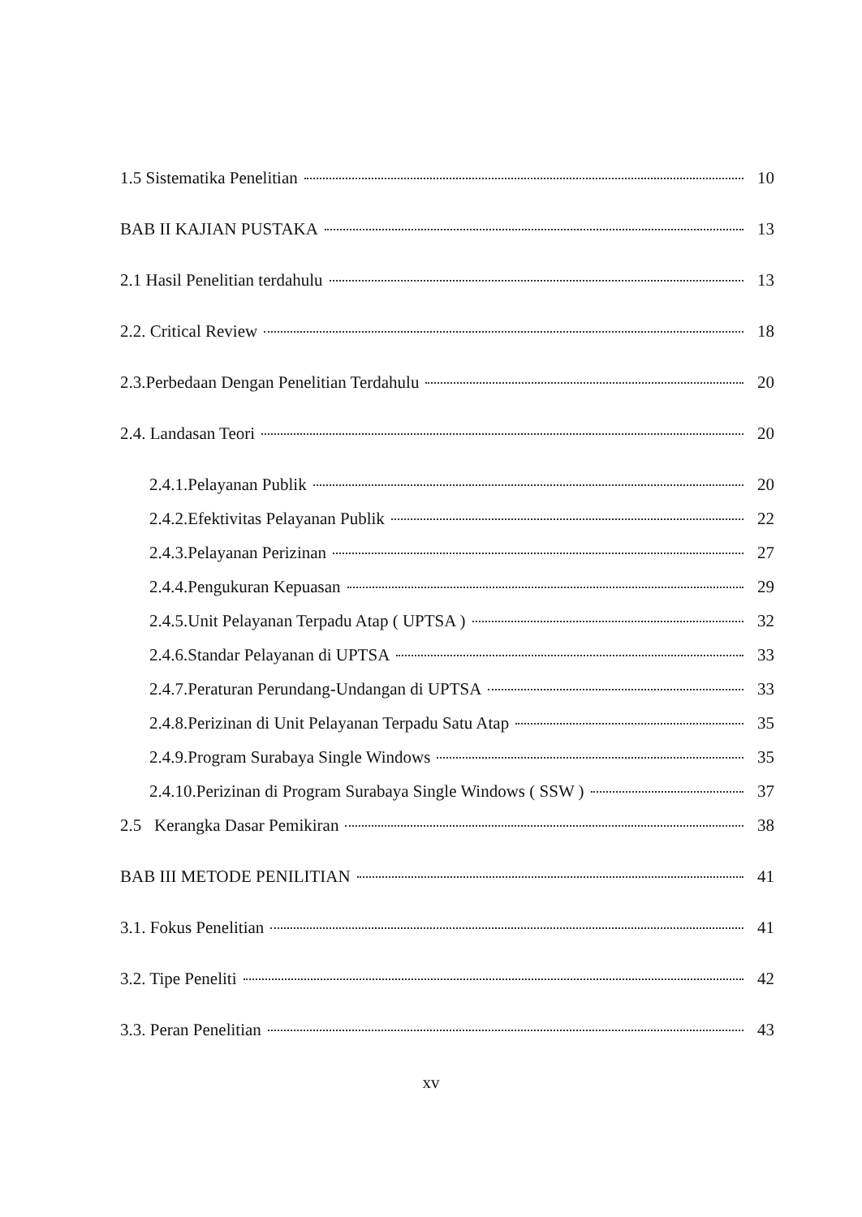1.5 Sistematika Penelitian 10
BAB II KAJIAN PUSTAKA 13
2.1 Hasil Penelitian terdahulu 13
2.2. Critical Review 18
2.3.Perbedaan Dengan Penelitian Terdahulu 20
2.4. Landasan Teori 20
2.4.1.Pelayanan Publik 20
2.4.2.Efektivitas Pelayanan Publik 22
2.4.3.Pelayanan Perizinan 27
2.4.4.Pengukuran Kepuasan 29
2.4.5.Unit Pelayanan Terpadu Atap ( UPTSA ) 32
2.4.6.Standar Pelayanan di UPTSA 33
2.4.7.Peraturan Perundang-Undangan di UPTSA 33
2.4.8.Perizinan di Unit Pelayanan Terpadu Satu Atap 35
2.4.9.Program Surabaya Single Windows 35
2.4.10.Perizinan di Program Surabaya Single Windows ( SSW ) 37
2.5 Kerangka Dasar Pemikiran 38
BAB III METODE PENILITIAN 41
3.1. Fokus Penelitian 41
3.2. Tipe Peneliti 42
3.3. Peran Penelitian 43
xv